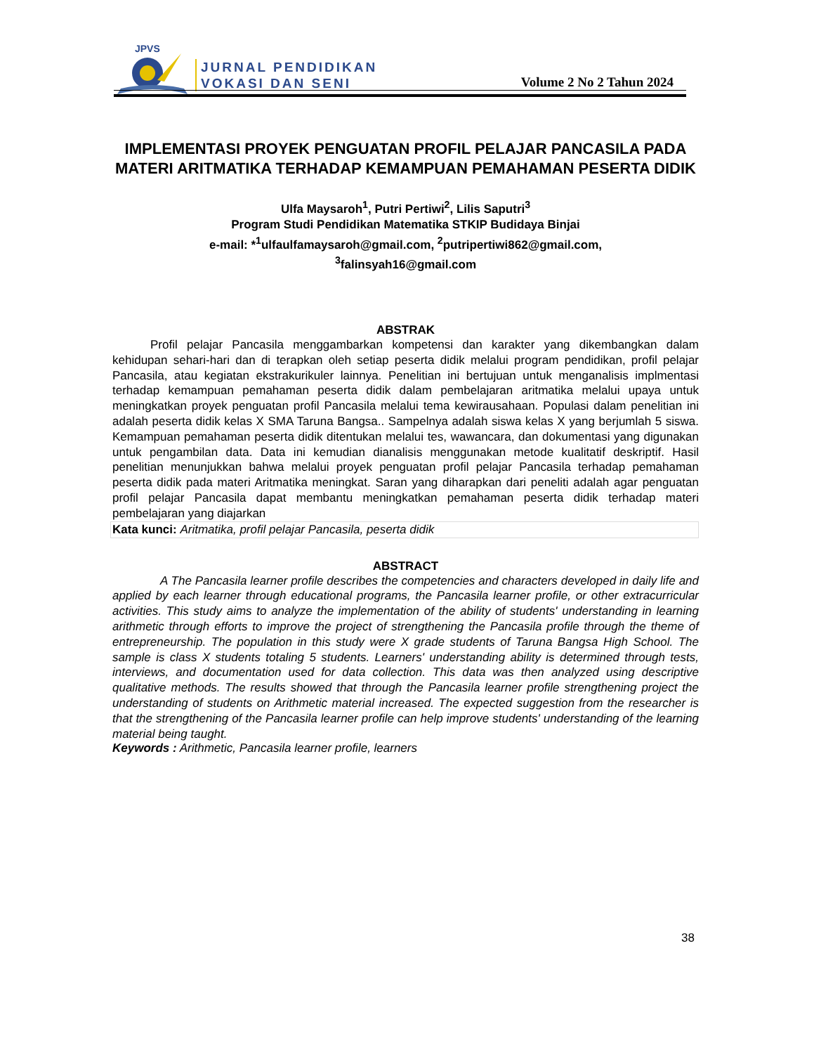JPVS
JURNAL PENDIDIKAN
VOKASI DAN SENI
Volume 2 No 2 Tahun 2024
IMPLEMENTASI PROYEK PENGUATAN PROFIL PELAJAR PANCASILA PADA MATERI ARITMATIKA TERHADAP KEMAMPUAN PEMAHAMAN PESERTA DIDIK
Ulfa Maysaroh<sup>1</sup>, Putri Pertiwi<sup>2</sup>, Lilis Saputri<sup>3</sup>
Program Studi Pendidikan Matematika STKIP Budidaya Binjai
e-mail: *<sup>1</sup>ulfaulfamaysaroh@gmail.com, <sup>2</sup>putripertiwi862@gmail.com,
<sup>3</sup> falinsyah16@gmail.com
ABSTRAK
Profil pelajar Pancasila menggambarkan kompetensi dan karakter yang dikembangkan dalam kehidupan sehari-hari dan di terapkan oleh setiap peserta didik melalui program pendidikan, profil pelajar Pancasila, atau kegiatan ekstrakurikuler lainnya. Penelitian ini bertujuan untuk menganalisis implmentasi terhadap kemampuan pemahaman peserta didik dalam pembelajaran aritmatika melalui upaya untuk meningkatkan proyek penguatan profil Pancasila melalui tema kewirausahaan. Populasi dalam penelitian ini adalah peserta didik kelas X SMA Taruna Bangsa.. Sampelnya adalah siswa kelas X yang berjumlah 5 siswa. Kemampuan pemahaman peserta didik ditentukan melalui tes, wawancara, dan dokumentasi yang digunakan untuk pengambilan data. Data ini kemudian dianalisis menggunakan metode kualitatif deskriptif. Hasil penelitian menunjukkan bahwa melalui proyek penguatan profil pelajar Pancasila terhadap pemahaman peserta didik pada materi Aritmatika meningkat. Saran yang diharapkan dari peneliti adalah agar penguatan profil pelajar Pancasila dapat membantu meningkatkan pemahaman peserta didik terhadap materi pembelajaran yang diajarkan
Kata kunci: Aritmatika, profil pelajar Pancasila, peserta didik
ABSTRACT
A The Pancasila learner profile describes the competencies and characters developed in daily life and applied by each learner through educational programs, the Pancasila learner profile, or other extracurricular activities. This study aims to analyze the implementation of the ability of students' understanding in learning arithmetic through efforts to improve the project of strengthening the Pancasila profile through the theme of entrepreneurship. The population in this study were X grade students of Taruna Bangsa High School. The sample is class X students totaling 5 students. Learners' understanding ability is determined through tests, interviews, and documentation used for data collection. This data was then analyzed using descriptive qualitative methods. The results showed that through the Pancasila learner profile strengthening project the understanding of students on Arithmetic material increased. The expected suggestion from the researcher is that the strengthening of the Pancasila learner profile can help improve students' understanding of the learning material being taught.
Keywords : Arithmetic, Pancasila learner profile, learners
38